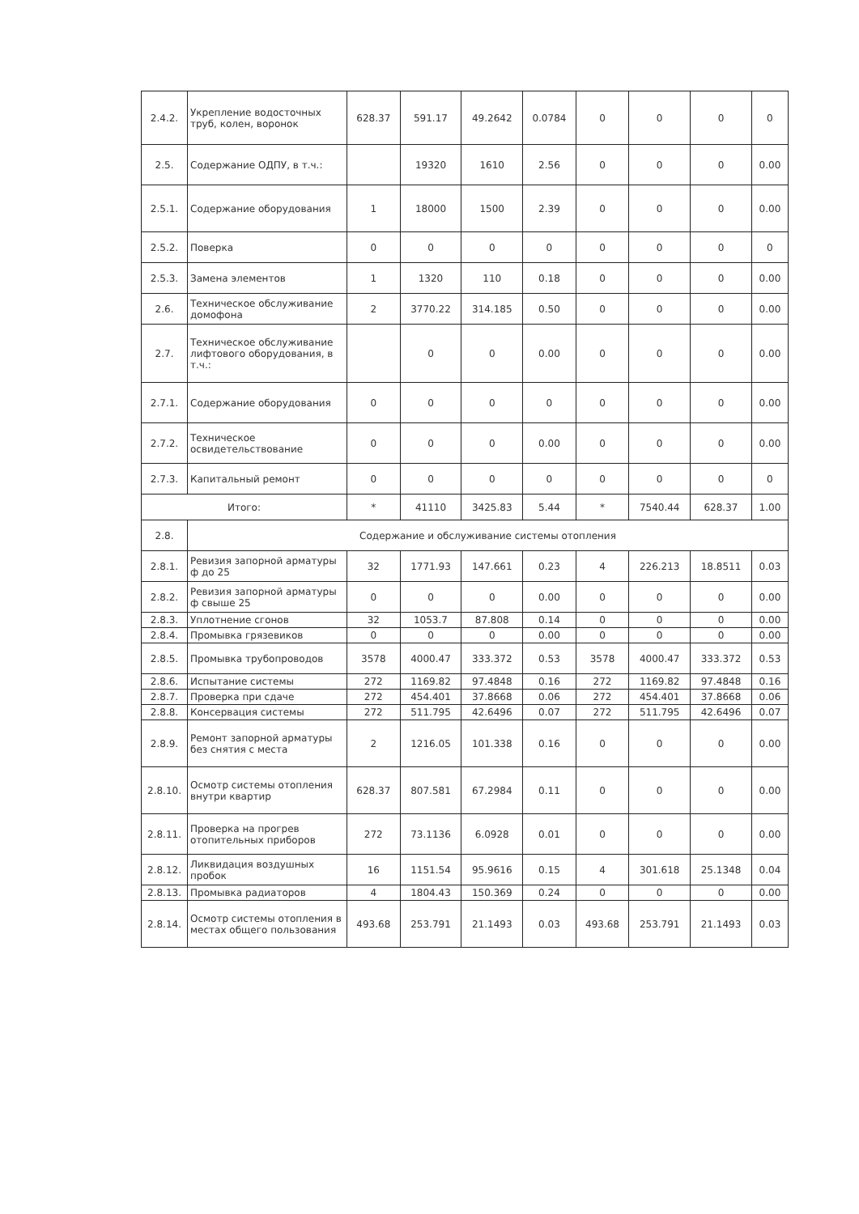| 2.4.2. | Укрепление водосточных труб, колен, воронок | 628.37 | 591.17 | 49.2642 | 0.0784 | 0 | 0 | 0 | 0 |
| 2.5. | Содержание ОДПУ, в т.ч.: | | 19320 | 1610 | 2.56 | 0 | 0 | 0 | 0.00 |
| 2.5.1. | Содержание оборудования | 1 | 18000 | 1500 | 2.39 | 0 | 0 | 0 | 0.00 |
| 2.5.2. | Поверка | 0 | 0 | 0 | 0 | 0 | 0 | 0 | 0 |
| 2.5.3. | Замена элементов | 1 | 1320 | 110 | 0.18 | 0 | 0 | 0 | 0.00 |
| 2.6. | Техническое обслуживание домофона | 2 | 3770.22 | 314.185 | 0.50 | 0 | 0 | 0 | 0.00 |
| 2.7. | Техническое обслуживание лифтового оборудования, в т.ч.: | | 0 | 0 | 0.00 | 0 | 0 | 0 | 0.00 |
| 2.7.1. | Содержание оборудования | 0 | 0 | 0 | 0 | 0 | 0 | 0 | 0.00 |
| 2.7.2. | Техническое освидетельствование | 0 | 0 | 0 | 0.00 | 0 | 0 | 0 | 0.00 |
| 2.7.3. | Капитальный ремонт | 0 | 0 | 0 | 0 | 0 | 0 | 0 | 0 |
| Итого: | | * | 41110 | 3425.83 | 5.44 | * | 7540.44 | 628.37 | 1.00 |
| 2.8. | Содержание и обслуживание системы отопления | | | | | | | | |
| 2.8.1. | Ревизия запорной арматуры ф до 25 | 32 | 1771.93 | 147.661 | 0.23 | 4 | 226.213 | 18.8511 | 0.03 |
| 2.8.2. | Ревизия запорной арматуры ф свыше 25 | 0 | 0 | 0 | 0.00 | 0 | 0 | 0 | 0.00 |
| 2.8.3. | Уплотнение сгонов | 32 | 1053.7 | 87.808 | 0.14 | 0 | 0 | 0 | 0.00 |
| 2.8.4. | Промывка грязевиков | 0 | 0 | 0 | 0.00 | 0 | 0 | 0 | 0.00 |
| 2.8.5. | Промывка трубопроводов | 3578 | 4000.47 | 333.372 | 0.53 | 3578 | 4000.47 | 333.372 | 0.53 |
| 2.8.6. | Испытание системы | 272 | 1169.82 | 97.4848 | 0.16 | 272 | 1169.82 | 97.4848 | 0.16 |
| 2.8.7. | Проверка при сдаче | 272 | 454.401 | 37.8668 | 0.06 | 272 | 454.401 | 37.8668 | 0.06 |
| 2.8.8. | Консервация системы | 272 | 511.795 | 42.6496 | 0.07 | 272 | 511.795 | 42.6496 | 0.07 |
| 2.8.9. | Ремонт запорной арматуры без снятия с места | 2 | 1216.05 | 101.338 | 0.16 | 0 | 0 | 0 | 0.00 |
| 2.8.10. | Осмотр системы отопления внутри квартир | 628.37 | 807.581 | 67.2984 | 0.11 | 0 | 0 | 0 | 0.00 |
| 2.8.11. | Проверка на прогрев отопительных приборов | 272 | 73.1136 | 6.0928 | 0.01 | 0 | 0 | 0 | 0.00 |
| 2.8.12. | Ликвидация воздушных пробок | 16 | 1151.54 | 95.9616 | 0.15 | 4 | 301.618 | 25.1348 | 0.04 |
| 2.8.13. | Промывка радиаторов | 4 | 1804.43 | 150.369 | 0.24 | 0 | 0 | 0 | 0.00 |
| 2.8.14. | Осмотр системы отопления в местах общего пользования | 493.68 | 253.791 | 21.1493 | 0.03 | 493.68 | 253.791 | 21.1493 | 0.03 |